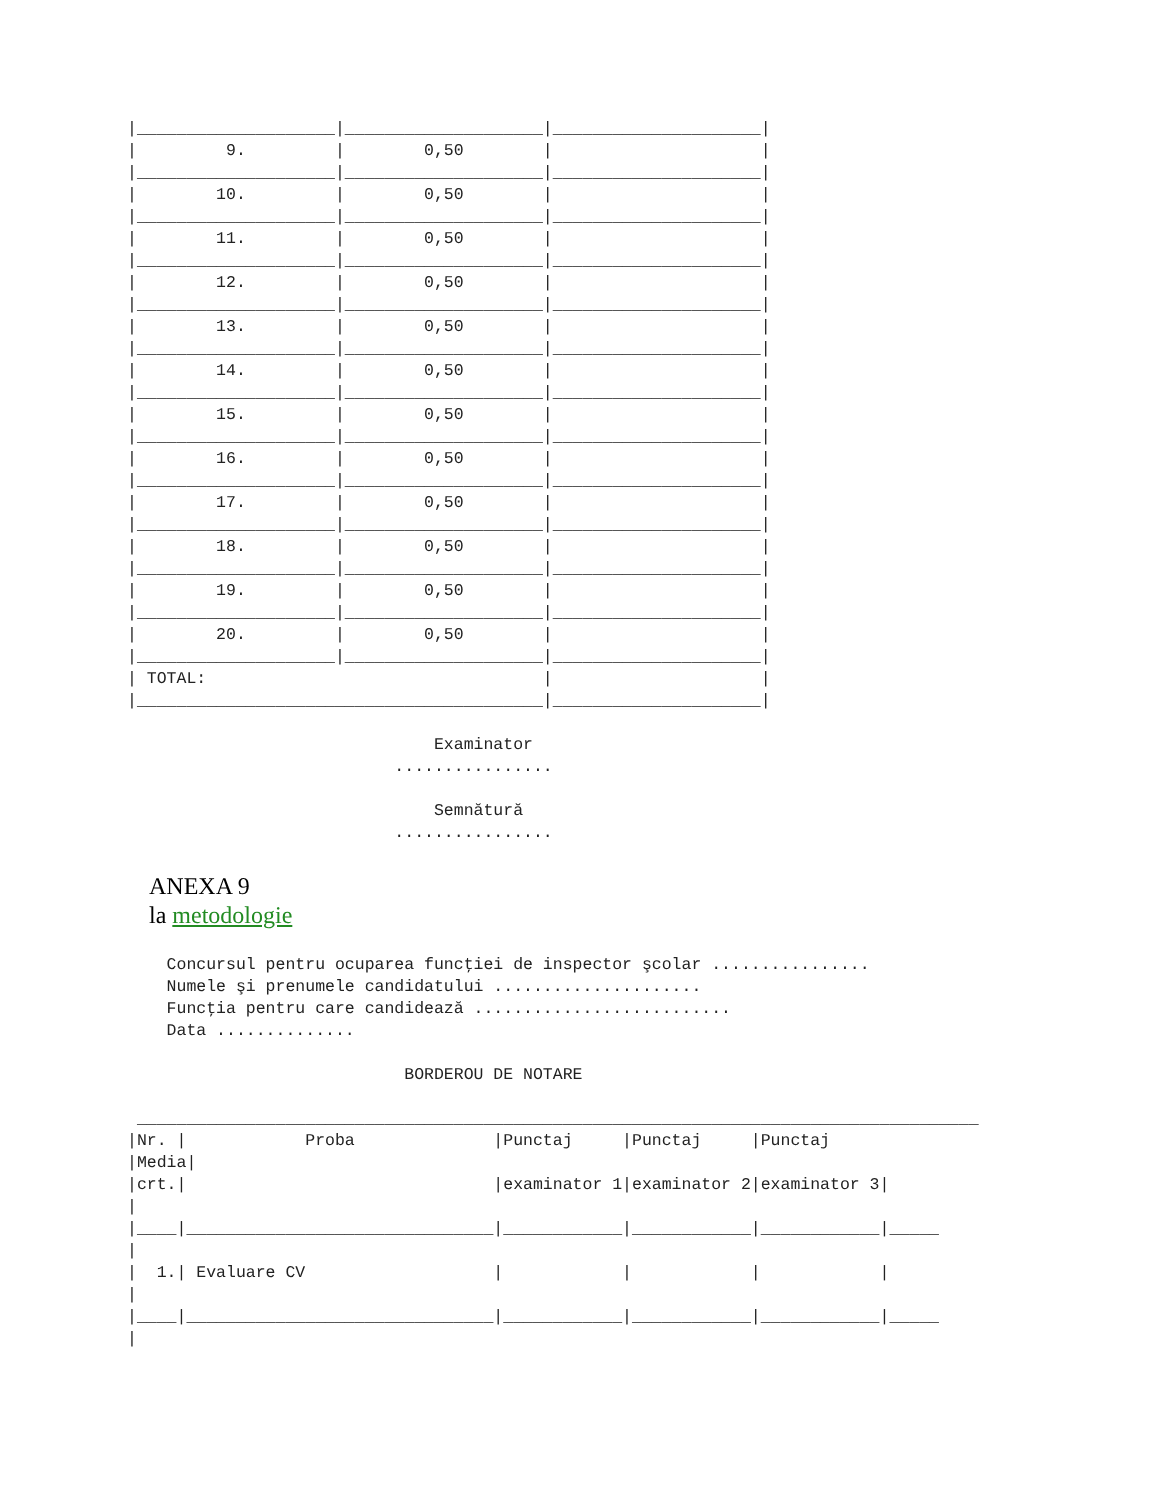|____________________|____________________|_____________________|
|         9.         |        0,50        |                     |
|____________________|____________________|_____________________|
|        10.         |        0,50        |                     |
|____________________|____________________|_____________________|
|        11.         |        0,50        |                     |
|____________________|____________________|_____________________|
|        12.         |        0,50        |                     |
|____________________|____________________|_____________________|
|        13.         |        0,50        |                     |
|____________________|____________________|_____________________|
|        14.         |        0,50        |                     |
|____________________|____________________|_____________________|
|        15.         |        0,50        |                     |
|____________________|____________________|_____________________|
|        16.         |        0,50        |                     |
|____________________|____________________|_____________________|
|        17.         |        0,50        |                     |
|____________________|____________________|_____________________|
|        18.         |        0,50        |                     |
|____________________|____________________|_____________________|
|        19.         |        0,50        |                     |
|____________________|____________________|_____________________|
|        20.         |        0,50        |                     |
|____________________|____________________|_____________________|
| TOTAL:                                  |                     |
|_________________________________________|_____________________|

                               Examinator
                           ................

                               Semnătură
                           ................
ANEXA 9
la metodologie
    Concursul pentru ocuparea funcţiei de inspector şcolar ................
    Numele şi prenumele candidatului .....................
    Funcţia pentru care candidează ..........................
    Data ..............

                            BORDEROU DE NOTARE

 _____________________________________________________________________________________
|Nr. |            Proba              |Punctaj     |Punctaj     |Punctaj
|Media|
|crt.|                               |examinator 1|examinator 2|examinator 3|
|
|____|_______________________________|____________|____________|____________|_____
|
|  1.| Evaluare CV                   |            |            |            |
|
|____|_______________________________|____________|____________|____________|_____
|